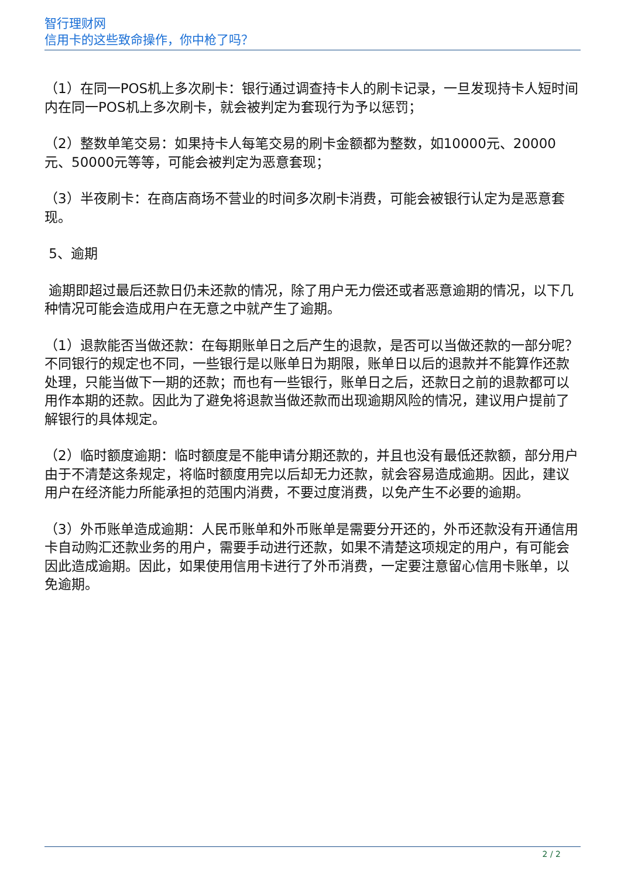智行理财网
信用卡的这些致命操作，你中枪了吗？
（1）在同一POS机上多次刷卡：银行通过调查持卡人的刷卡记录，一旦发现持卡人短时间内在同一POS机上多次刷卡，就会被判定为套现行为予以惩罚；
（2）整数单笔交易：如果持卡人每笔交易的刷卡金额都为整数，如10000元、20000元、50000元等等，可能会被判定为恶意套现；
（3）半夜刷卡：在商店商场不营业的时间多次刷卡消费，可能会被银行认定为是恶意套现。
5、逾期
逾期即超过最后还款日仍未还款的情况，除了用户无力偿还或者恶意逾期的情况，以下几种情况可能会造成用户在无意之中就产生了逾期。
（1）退款能否当做还款：在每期账单日之后产生的退款，是否可以当做还款的一部分呢？不同银行的规定也不同，一些银行是以账单日为期限，账单日以后的退款并不能算作还款处理，只能当做下一期的还款；而也有一些银行，账单日之后，还款日之前的退款都可以用作本期的还款。因此为了避免将退款当做还款而出现逾期风险的情况，建议用户提前了解银行的具体规定。
（2）临时额度逾期：临时额度是不能申请分期还款的，并且也没有最低还款额，部分用户由于不清楚这条规定，将临时额度用完以后却无力还款，就会容易造成逾期。因此，建议用户在经济能力所能承担的范围内消费，不要过度消费，以免产生不必要的逾期。
（3）外币账单造成逾期：人民币账单和外币账单是需要分开还的，外币还款没有开通信用卡自动购汇还款业务的用户，需要手动进行还款，如果不清楚这项规定的用户，有可能会因此造成逾期。因此，如果使用信用卡进行了外币消费，一定要注意留心信用卡账单，以免逾期。
2 / 2